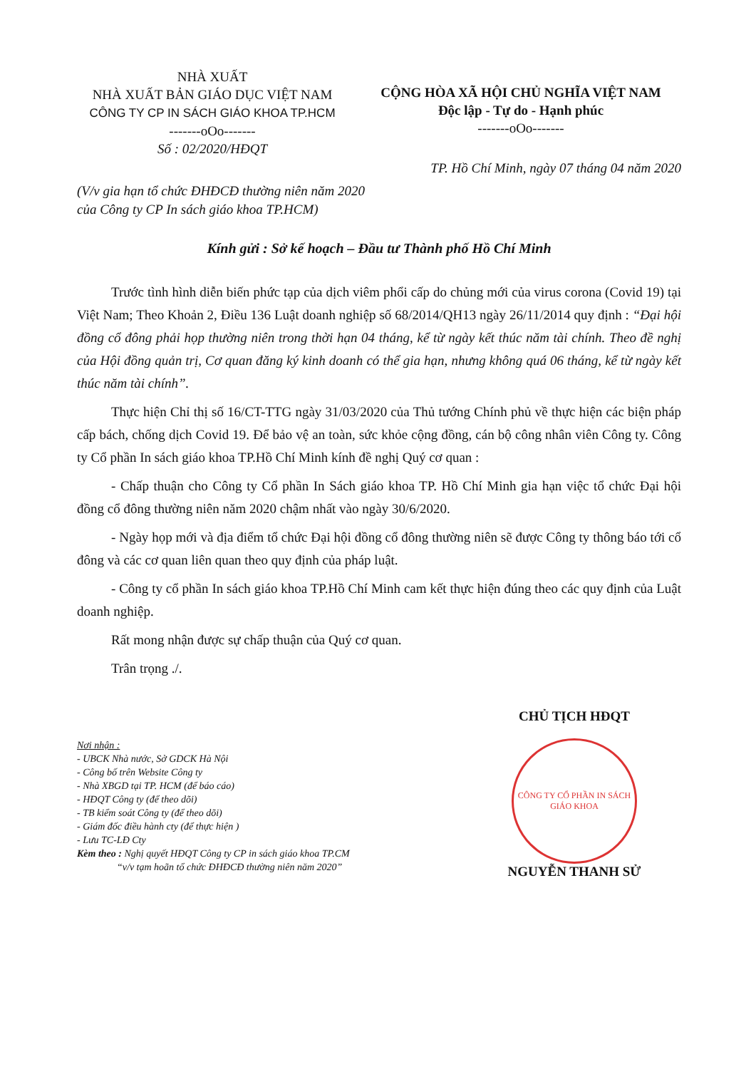NHÀ XUẤT
NHÀ XUẤT BẢN GIÁO DỤC VIỆT NAM
CÔNG TY CP IN SÁCH GIÁO KHOA TP.HCM
-------oOo-------
Số : 02/2020/HĐQT
CỘNG HÒA XÃ HỘI CHỦ NGHĨA VIỆT NAM
Độc lập - Tự do - Hạnh phúc
-------oOo-------
TP. Hồ Chí Minh, ngày 07 tháng 04 năm 2020
(V/v gia hạn tổ chức ĐHĐCĐ thường niên năm 2020
của Công ty CP In sách giáo khoa TP.HCM)
Kính gửi : Sở kế hoạch – Đầu tư Thành phố Hồ Chí Minh
Trước tình hình diễn biến phức tạp của dịch viêm phổi cấp do chủng mới của virus corona (Covid 19) tại Việt Nam; Theo Khoản 2, Điều 136 Luật doanh nghiệp số 68/2014/QH13 ngày 26/11/2014 quy định : “Đại hội đồng cổ đông phải họp thường niên trong thời hạn 04 tháng, kể từ ngày kết thúc năm tài chính. Theo đề nghị của Hội đồng quản trị, Cơ quan đăng ký kinh doanh có thể gia hạn, nhưng không quá 06 tháng, kể từ ngày kết thúc năm tài chính”.
Thực hiện Chỉ thị số 16/CT-TTG ngày 31/03/2020 của Thủ tướng Chính phủ về thực hiện các biện pháp cấp bách, chống dịch Covid 19. Để bảo vệ an toàn, sức khỏe cộng đồng, cán bộ công nhân viên Công ty. Công ty Cổ phần In sách giáo khoa TP.Hồ Chí Minh kính đề nghị Quý cơ quan :
- Chấp thuận cho Công ty Cổ phần In Sách giáo khoa TP. Hồ Chí Minh gia hạn việc tổ chức Đại hội đồng cổ đông thường niên năm 2020 chậm nhất vào ngày 30/6/2020.
- Ngày họp mới và địa điểm tổ chức Đại hội đồng cổ đông thường niên sẽ được Công ty thông báo tới cổ đông và các cơ quan liên quan theo quy định của pháp luật.
- Công ty cổ phần In sách giáo khoa TP.Hồ Chí Minh cam kết thực hiện đúng theo các quy định của Luật doanh nghiệp.
Rất mong nhận được sự chấp thuận của Quý cơ quan.
Trân trọng ./.
Nơi nhận :
- UBCK Nhà nước, Sở GDCK Hà Nội
- Công bố trên Website Công ty
- Nhà XBGD tại TP. HCM (để báo cáo)
- HĐQT Công ty (để theo dõi)
- TB kiểm soát Công ty (để theo dõi)
- Giám đốc điều hành cty (để thực hiện )
- Lưu TC-LĐ Cty
Kèm theo : Nghị quyết HĐQT Công ty CP in sách giáo khoa TP.CM
“v/v tạm hoãn tổ chức ĐHĐCĐ thường niên năm 2020”
CHỦ TỊCH HĐQT
CÔNG TY CỔ PHẦN IN SÁCH GIÁO KHOA
NGUYỄN THANH SỬ